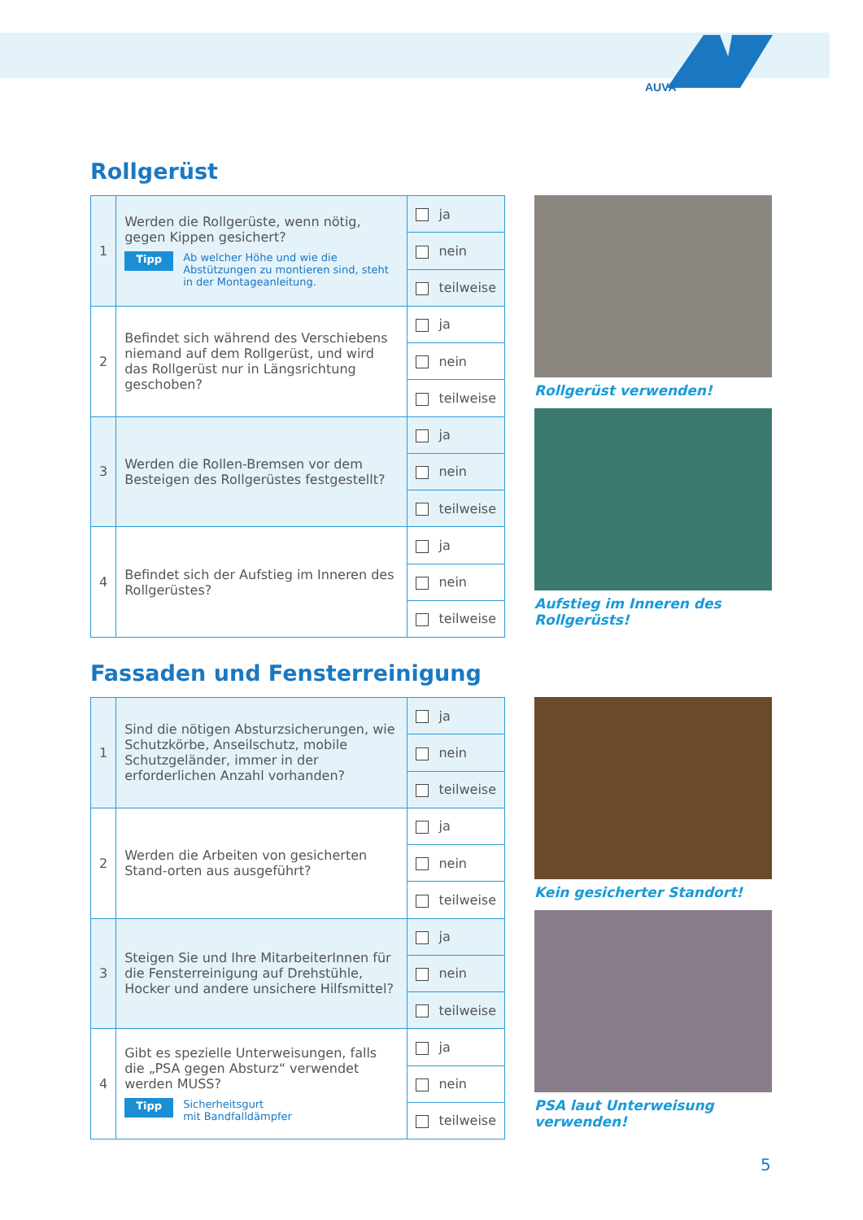AUVA
Rollgerüst
| 1 | Werden die Rollgerüste, wenn nötig, gegen Kippen gesichert? Tipp Ab welcher Höhe und wie die Abstützungen zu montieren sind, steht in der Montageanleitung. | ja |
| | | nein |
| | | teilweise |
| 2 | Befindet sich während des Verschiebens niemand auf dem Rollgerüst, und wird das Rollgerüst nur in Längsrichtung geschoben? | ja |
| | | nein |
| | | teilweise |
| 3 | Werden die Rollen-Bremsen vor dem Besteigen des Rollgerüstes festgestellt? | ja |
| | | nein |
| | | teilweise |
| 4 | Befindet sich der Aufstieg im Inneren des Rollgerüstes? | ja |
| | | nein |
| | | teilweise |
Rollgerüst verwenden!
Aufstieg im Inneren des Rollgerüsts!
Fassaden und Fensterreinigung
| 1 | Sind die nötigen Absturzsicherungen, wie Schutzkörbe, Anseilschutz, mobile Schutzgeländer, immer in der erforderlichen Anzahl vorhanden? | ja |
| | | nein |
| | | teilweise |
| 2 | Werden die Arbeiten von gesicherten Stand-orten aus ausgeführt? | ja |
| | | nein |
| | | teilweise |
| 3 | Steigen Sie und Ihre MitarbeiterInnen für die Fensterreinigung auf Drehstühle, Hocker und andere unsichere Hilfsmittel? | ja |
| | | nein |
| | | teilweise |
| 4 | Gibt es spezielle Unterweisungen, falls die „PSA gegen Absturz“ verwendet werden MUSS? Tipp Sicherheitsgurt mit Bandfalldämpfer | ja |
| | | nein |
| | | teilweise |
Kein gesicherter Standort!
PSA laut Unterweisung verwenden!
5